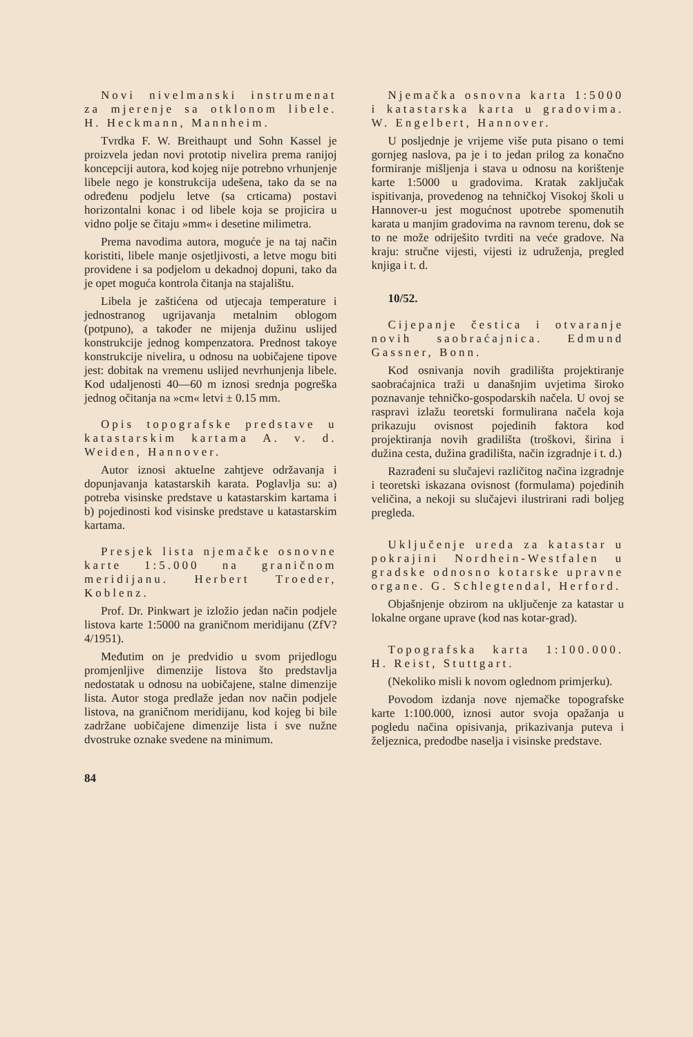Novi nivelmanski instrumenat za mjerenje sa otklonom libele. H. Heckmann, Mannheim.
Tvrdka F. W. Breithaupt und Sohn Kassel je proizvela jedan novi prototip nivelira prema ranijoj koncepciji autora, kod kojeg nije potrebno vrhunjenje libele nego je konstrukcija udešena, tako da se na određenu podjelu letve (sa crticama) postavi horizontalni konac i od libele koja se projicira u vidno polje se čitaju »mm« i desetine milimetra.
Prema navodima autora, moguće je na taj način koristiti, libele manje osjetljivosti, a letve mogu biti providene i sa podjelom u dekadnoj dopuni, tako da je opet moguća kontrola čitanja na stajalištu.
Libela je zaštićena od utjecaja temperature i jednostranog ugrijavanja metalnim oblogom (potpuno), a također ne mijenja dužinu uslijed konstrukcije jednog kompenzatora. Prednost takoye konstrukcije nivelira, u odnosu na uobičajene tipove jest: dobitak na vremenu uslijed nevrhunjenja libele. Kod udaljenosti 40—60 m iznosi srednja pogreška jednog očitanja na »cm« letvi ± 0.15 mm.
Opis topografske predstave u katastarskim kartama A. v. d. Weiden, Hannover.
Autor iznosi aktuelne zahtjeve održavanja i dopunjavanja katastarskih karata. Poglavlja su: a) potreba visinske predstave u katastarskim kartama i b) pojedinosti kod visinske predstave u katastarskim kartama.
Presjek lista njemačke osnovne karte 1:5.000 na graničnom meridijanu. Herbert Troeder, Koblenz.
Prof. Dr. Pinkwart je izložio jedan način podjele listova karte 1:5000 na graničnom meridijanu (ZfV? 4/1951).
Međutim on je predvidio u svom prijedlogu promjenljive dimenzije listova što predstavlja nedostatak u odnosu na uobičajene, stalne dimenzije lista. Autor stoga predlaže jedan nov način podjele listova, na graničnom meridijanu, kod kojeg bi bile zadržane uobičajene dimenzije lista i sve nužne dvostruke oznake svedene na minimum.
84
Njemačka osnovna karta 1:5000 i katastarska karta u gradovima. W. Engelbert, Hannover.
U posljednje je vrijeme više puta pisano o temi gornjeg naslova, pa je i to jedan prilog za konačno formiranje mišljenja i stava u odnosu na korištenje karte 1:5000 u gradovima. Kratak zaključak ispitivanja, provedenog na tehničkoj Visokoj školi u Hannover-u jest mogućnost upotrebe spomenutih karata u manjim gradovima na ravnom terenu, dok se to ne može odriješito tvrditi na veće gradove. Na kraju: stručne vijesti, vijesti iz udruženja, pregled knjiga i t. d.
10/52.
Cijepanje čestica i otvaranje novih saobraćajnica. Edmund Gassner, Bonn.
Kod osnivanja novih gradilišta projektiranje saobraćajnica traži u današnjim uvjetima široko poznavanje tehničko-gospodarskih načela. U ovoj se raspravi izlažu teoretski formulirana načela koja prikazuju ovisnost pojedinih faktora kod projektiranja novih gradilišta (troškovi, širina i dužina cesta, dužina gradilišta, način izgradnje i t. d.)
Razrađeni su slučajevi različitog načina izgradnje i teoretski iskazana ovisnost (formulama) pojedinih veličina, a nekoji su slučajevi ilustrirani radi boljeg pregleda.
Uključenje ureda za katastar u pokrajini Nordhein-Westfalen u gradske odnosno kotarske upravne organe. G. Schlegtendal, Herford.
Objašnjenje obzirom na uključenje za katastar u lokalne organe uprave (kod nas kotar-grad).
Topografska karta 1:100.000. H. Reist, Stuttgart.
(Nekoliko misli k novom oglednom primjerku).
Povodom izdanja nove njemačke topografske karte 1:100.000, iznosi autor svoja opažanja u pogledu načina opisivanja, prikazivanja puteva i željeznica, predodbe naselja i visinske predstave.